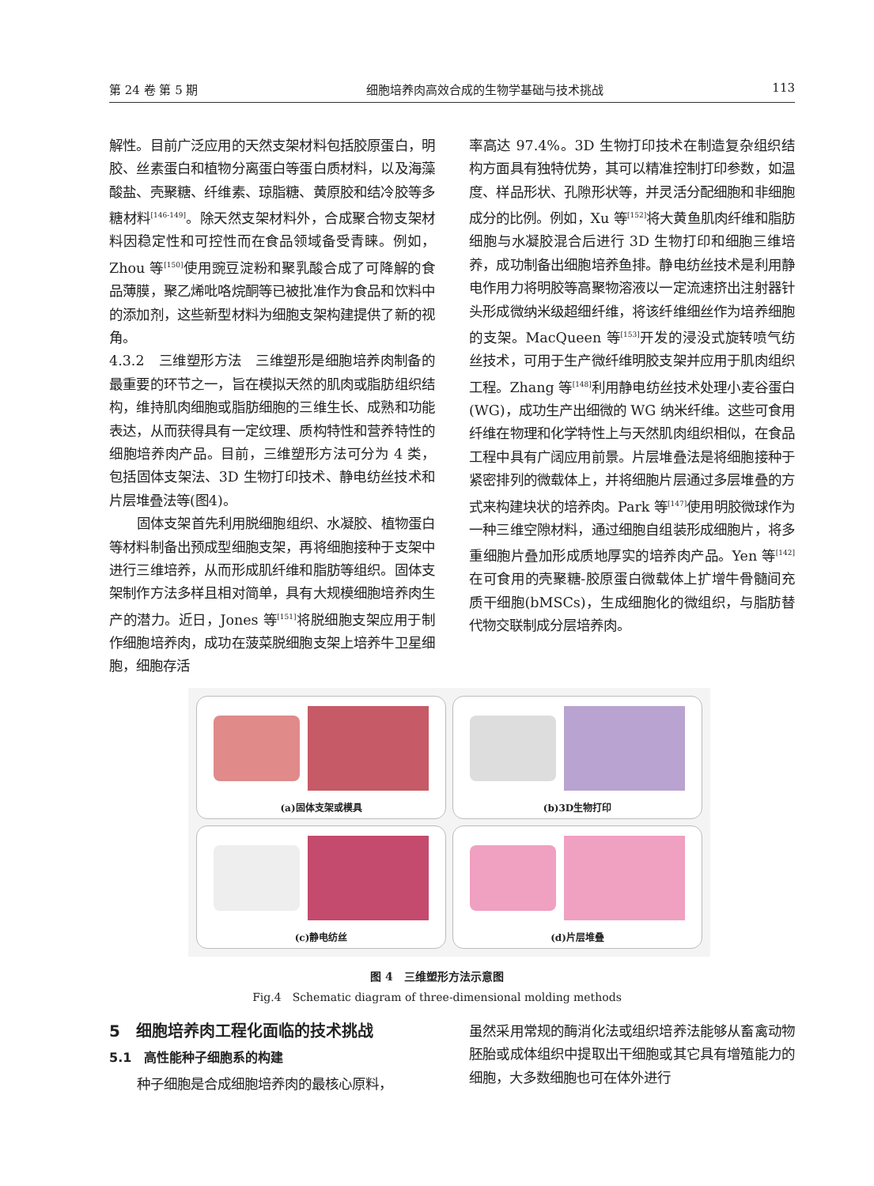第 24 卷 第 5 期 细胞培养肉高效合成的生物学基础与技术挑战 113
解性。目前广泛应用的天然支架材料包括胶原蛋白，明胶、丝素蛋白和植物分离蛋白等蛋白质材料，以及海藻酸盐、壳聚糖、纤维素、琼脂糖、黄原胶和结冷胶等多糖材料<sup>[146-149]</sup>。除天然支架材料外，合成聚合物支架材料因稳定性和可控性而在食品领域备受青睐。例如，Zhou 等<sup>[150]</sup>使用豌豆淀粉和聚乳酸合成了可降解的食品薄膜，聚乙烯吡咯烷酮等已被批准作为食品和饮料中的添加剂，这些新型材料为细胞支架构建提供了新的视角。
4.3.2　三维塑形方法　三维塑形是细胞培养肉制备的最重要的环节之一，旨在模拟天然的肌肉或脂肪组织结构，维持肌肉细胞或脂肪细胞的三维生长、成熟和功能表达，从而获得具有一定纹理、质构特性和营养特性的细胞培养肉产品。目前，三维塑形方法可分为 4 类，包括固体支架法、3D 生物打印技术、静电纺丝技术和片层堆叠法等(图4)。
固体支架首先利用脱细胞组织、水凝胶、植物蛋白等材料制备出预成型细胞支架，再将细胞接种于支架中进行三维培养，从而形成肌纤维和脂肪等组织。固体支架制作方法多样且相对简单，具有大规模细胞培养肉生产的潜力。近日，Jones 等<sup>[151]</sup>将脱细胞支架应用于制作细胞培养肉，成功在菠菜脱细胞支架上培养牛卫星细胞，细胞存活
率高达 97.4%。3D 生物打印技术在制造复杂组织结构方面具有独特优势，其可以精准控制打印参数，如温度、样品形状、孔隙形状等，并灵活分配细胞和非细胞成分的比例。例如，Xu 等<sup>[152]</sup>将大黄鱼肌肉纤维和脂肪细胞与水凝胶混合后进行 3D 生物打印和细胞三维培养，成功制备出细胞培养鱼排。静电纺丝技术是利用静电作用力将明胶等高聚物溶液以一定流速挤出注射器针头形成微纳米级超细纤维，将该纤维细丝作为培养细胞的支架。MacQueen 等<sup>[153]</sup>开发的浸没式旋转喷气纺丝技术，可用于生产微纤维明胶支架并应用于肌肉组织工程。Zhang 等<sup>[148]</sup>利用静电纺丝技术处理小麦谷蛋白(WG)，成功生产出细微的 WG 纳米纤维。这些可食用纤维在物理和化学特性上与天然肌肉组织相似，在食品工程中具有广阔应用前景。片层堆叠法是将细胞接种于紧密排列的微载体上，并将细胞片层通过多层堆叠的方式来构建块状的培养肉。Park 等<sup>[147]</sup>使用明胶微球作为一种三维空隙材料，通过细胞自组装形成细胞片，将多重细胞片叠加形成质地厚实的培养肉产品。Yen 等<sup>[142]</sup>在可食用的壳聚糖-胶原蛋白微载体上扩增牛骨髓间充质干细胞(bMSCs)，生成细胞化的微组织，与脂肪替代物交联制成分层培养肉。
(a)固体支架或模具
(b)3D生物打印
(c)静电纺丝
(d)片层堆叠
图 4　三维塑形方法示意图
Fig.4　Schematic diagram of three-dimensional molding methods
5　细胞培养肉工程化面临的技术挑战
5.1　高性能种子细胞系的构建
种子细胞是合成细胞培养肉的最核心原料，
虽然采用常规的酶消化法或组织培养法能够从畜禽动物胚胎或成体组织中提取出干细胞或其它具有增殖能力的细胞，大多数细胞也可在体外进行